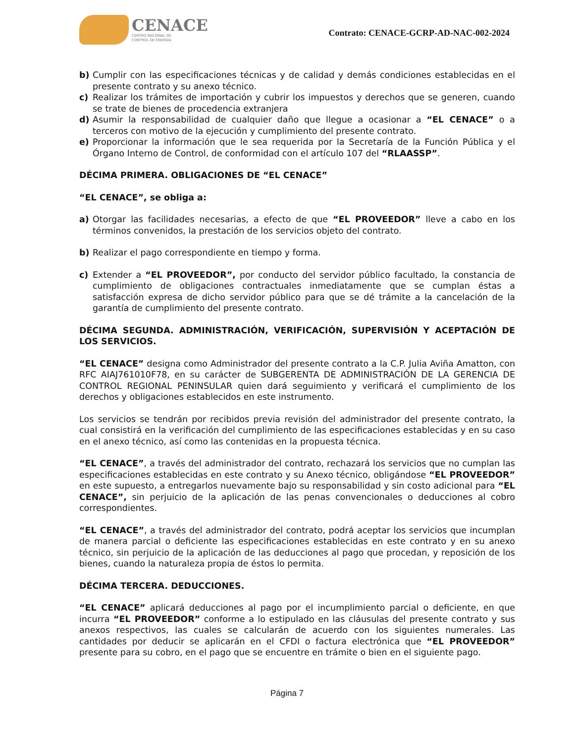CENACE
CENTRO NACIONAL DE
CONTROL DE ENERGÍA
Contrato: CENACE-GCRP-AD-NAC-002-2024
b) Cumplir con las especificaciones técnicas y de calidad y demás condiciones establecidas en el presente contrato y su anexo técnico.
c) Realizar los trámites de importación y cubrir los impuestos y derechos que se generen, cuando se trate de bienes de procedencia extranjera
d) Asumir la responsabilidad de cualquier daño que llegue a ocasionar a “EL CENACE” o a terceros con motivo de la ejecución y cumplimiento del presente contrato.
e) Proporcionar la información que le sea requerida por la Secretaría de la Función Pública y el Órgano Interno de Control, de conformidad con el artículo 107 del “RLAASSP”.
DÉCIMA PRIMERA. OBLIGACIONES DE “EL CENACE”
“EL CENACE”, se obliga a:
a) Otorgar las facilidades necesarias, a efecto de que “EL PROVEEDOR” lleve a cabo en los términos convenidos, la prestación de los servicios objeto del contrato.
b) Realizar el pago correspondiente en tiempo y forma.
c) Extender a “EL PROVEEDOR”, por conducto del servidor público facultado, la constancia de cumplimiento de obligaciones contractuales inmediatamente que se cumplan éstas a satisfacción expresa de dicho servidor público para que se dé trámite a la cancelación de la garantía de cumplimiento del presente contrato.
DÉCIMA SEGUNDA. ADMINISTRACIÓN, VERIFICACIÓN, SUPERVISIÓN Y ACEPTACIÓN DE LOS SERVICIOS.
“EL CENACE” designa como Administrador del presente contrato a la C.P. Julia Aviña Amatton, con RFC AIAJ761010F78, en su carácter de SUBGERENTA DE ADMINISTRACIÓN DE LA GERENCIA DE CONTROL REGIONAL PENINSULAR quien dará seguimiento y verificará el cumplimiento de los derechos y obligaciones establecidos en este instrumento.
Los servicios se tendrán por recibidos previa revisión del administrador del presente contrato, la cual consistirá en la verificación del cumplimiento de las especificaciones establecidas y en su caso en el anexo técnico, así como las contenidas en la propuesta técnica.
“EL CENACE”, a través del administrador del contrato, rechazará los servicios que no cumplan las especificaciones establecidas en este contrato y su Anexo técnico, obligándose “EL PROVEEDOR” en este supuesto, a entregarlos nuevamente bajo su responsabilidad y sin costo adicional para “EL CENACE”, sin perjuicio de la aplicación de las penas convencionales o deducciones al cobro correspondientes.
“EL CENACE”, a través del administrador del contrato, podrá aceptar los servicios que incumplan de manera parcial o deficiente las especificaciones establecidas en este contrato y en su anexo técnico, sin perjuicio de la aplicación de las deducciones al pago que procedan, y reposición de los bienes, cuando la naturaleza propia de éstos lo permita.
DÉCIMA TERCERA. DEDUCCIONES.
“EL CENACE” aplicará deducciones al pago por el incumplimiento parcial o deficiente, en que incurra “EL PROVEEDOR” conforme a lo estipulado en las cláusulas del presente contrato y sus anexos respectivos, las cuales se calcularán de acuerdo con los siguientes numerales. Las cantidades por deducir se aplicarán en el CFDI o factura electrónica que “EL PROVEEDOR” presente para su cobro, en el pago que se encuentre en trámite o bien en el siguiente pago.
Página 7